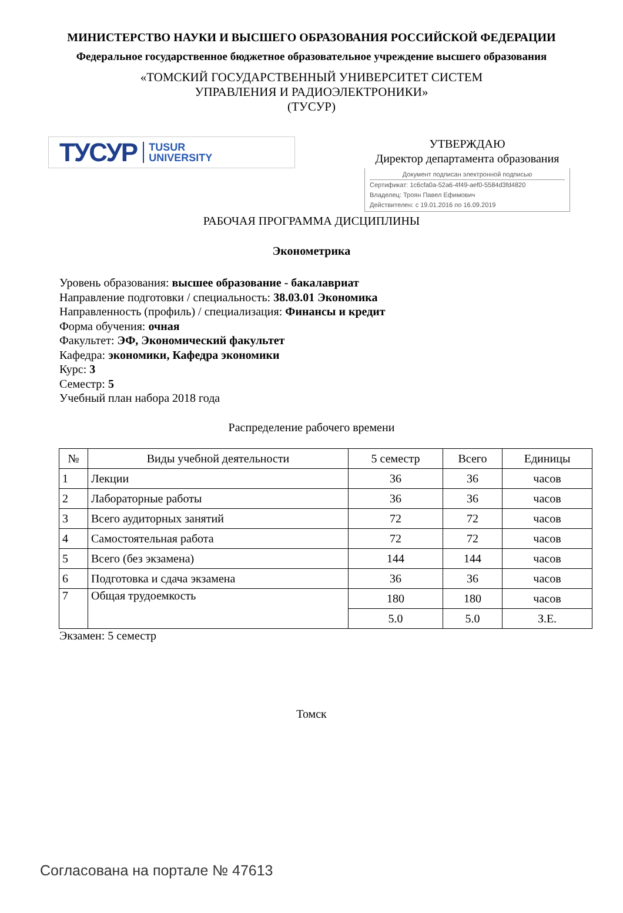МИНИСТЕРСТВО НАУКИ И ВЫСШЕГО ОБРАЗОВАНИЯ РОССИЙСКОЙ ФЕДЕРАЦИИ
Федеральное государственное бюджетное образовательное учреждение высшего образования
«ТОМСКИЙ ГОСУДАРСТВЕННЫЙ УНИВЕРСИТЕТ СИСТЕМ
УПРАВЛЕНИЯ И РАДИОЭЛЕКТРОНИКИ»
(ТУСУР)
ТУСУР TUSUR
UNIVERSITY
УТВЕРЖДАЮ
Директор департамента образования
Документ подписан электронной подписью
Сертификат: 1c6cfa0a-52a6-4f49-aef0-5584d3fd4820
Владелец: Троян Павел Ефимович
Действителен: с 19.01.2016 по 16.09.2019
РАБОЧАЯ ПРОГРАММА ДИСЦИПЛИНЫ
Эконометрика
Уровень образования: высшее образование - бакалавриат
Направление подготовки / специальность: 38.03.01 Экономика
Направленность (профиль) / специализация: Финансы и кредит
Форма обучения: очная
Факультет: ЭФ, Экономический факультет
Кафедра: экономики, Кафедра экономики
Курс: 3
Семестр: 5
Учебный план набора 2018 года
Распределение рабочего времени
| № | Виды учебной деятельности | 5 семестр | Всего | Единицы |
| --- | --- | --- | --- | --- |
| 1 | Лекции | 36 | 36 | часов |
| 2 | Лабораторные работы | 36 | 36 | часов |
| 3 | Всего аудиторных занятий | 72 | 72 | часов |
| 4 | Самостоятельная работа | 72 | 72 | часов |
| 5 | Всего (без экзамена) | 144 | 144 | часов |
| 6 | Подготовка и сдача экзамена | 36 | 36 | часов |
| 7 | Общая трудоемкость | 180 | 180 | часов |
| | | 5.0 | 5.0 | З.Е. |
Экзамен: 5 семестр
Томск
Согласована на портале № 47613